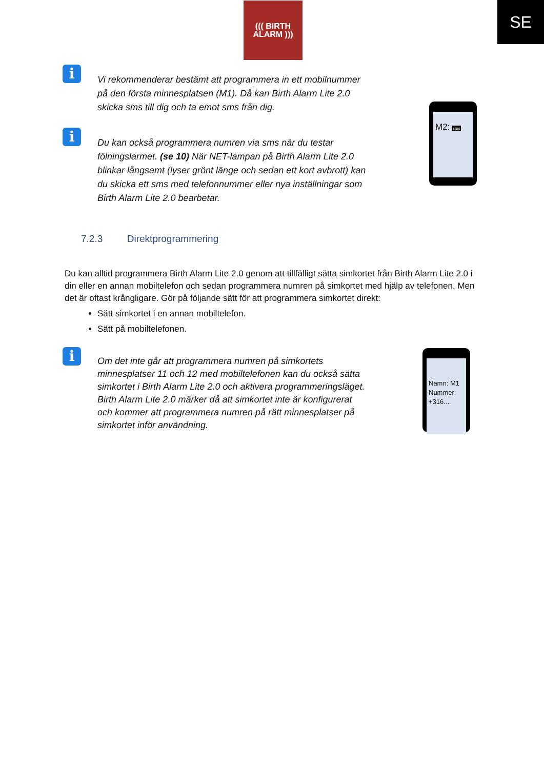((( BIRTH
ALARM )))
SE
i
Vi rekommenderar bestämt att programmera in ett mobilnummer på den första minnesplatsen (M1). Då kan Birth Alarm Lite 2.0 skicka sms till dig och ta emot sms från dig.
M2: sms
i
Du kan också programmera numren via sms när du testar fölningslarmet. (se 10) När NET-lampan på Birth Alarm Lite 2.0 blinkar långsamt (lyser grönt länge och sedan ett kort avbrott) kan du skicka ett sms med telefonnummer eller nya inställningar som Birth Alarm Lite 2.0 bearbetar.
7.2.3 Direktprogrammering
Du kan alltid programmera Birth Alarm Lite 2.0 genom att tillfälligt sätta simkortet från Birth Alarm Lite 2.0 i din eller en annan mobiltelefon och sedan programmera numren på simkortet med hjälp av telefonen. Men det är oftast krångligare. Gör på följande sätt för att programmera simkortet direkt:
Sätt simkortet i en annan mobiltelefon.
Sätt på mobiltelefonen.
i
Om det inte går att programmera numren på simkortets minnesplatser 11 och 12 med mobiltelefonen kan du också sätta simkortet i Birth Alarm Lite 2.0 och aktivera programmeringsläget. Birth Alarm Lite 2.0 märker då att simkortet inte är konfigurerat och kommer att programmera numren på rätt minnesplatser på simkortet inför användning.
Namn: M1
Nummer:
+316...